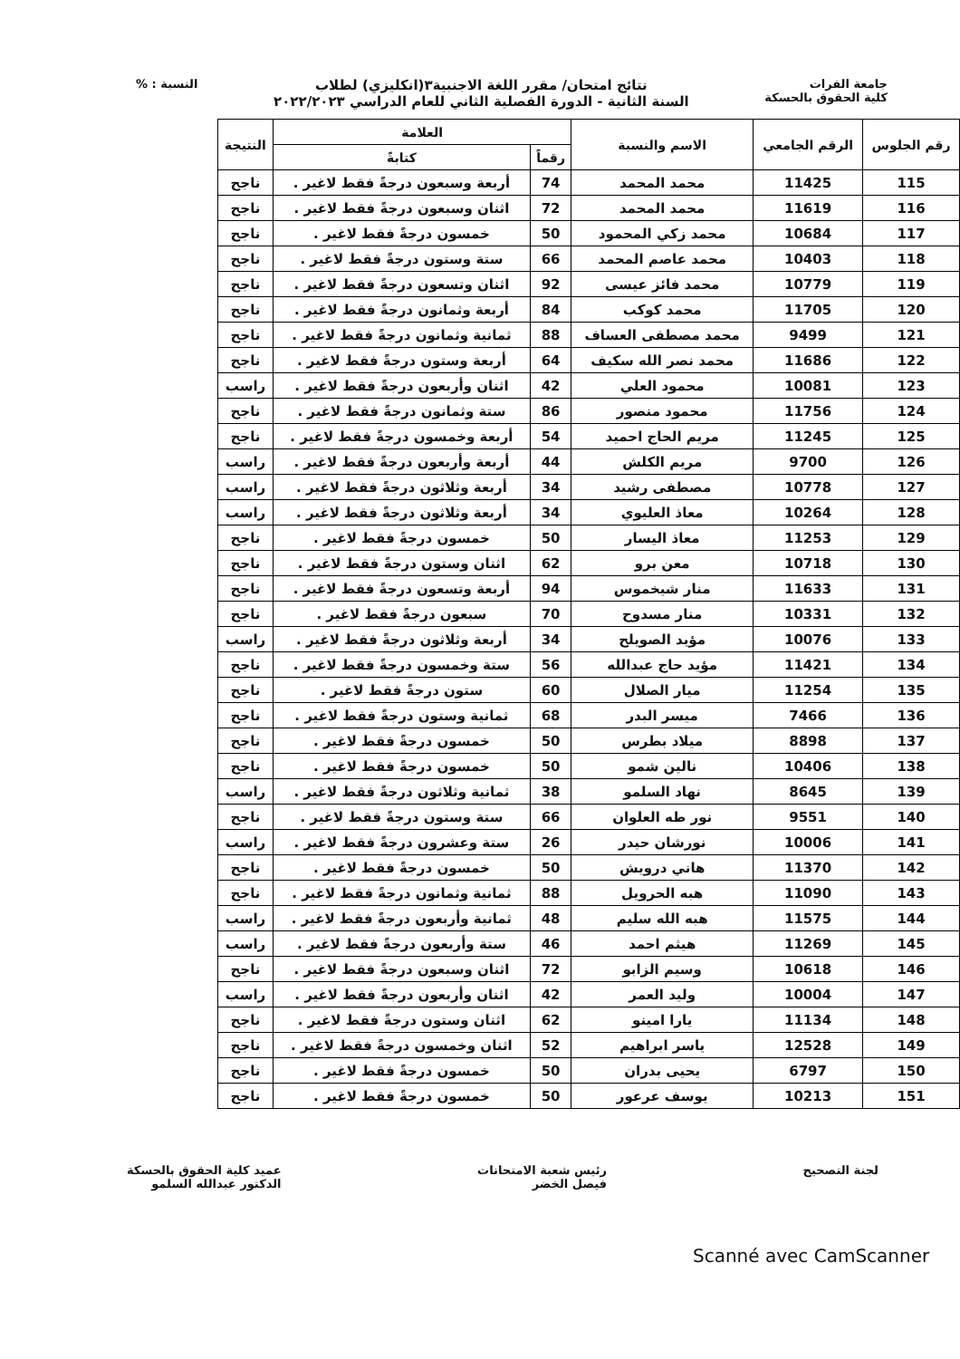جامعة الفرات
كلية الحقوق بالحسكة
نتائج امتحان/ مقرر اللغة الاجنبية٣(انكليزي) لطلاب
السنة الثانية - الدورة الفصلية الثاني للعام الدراسي ٢٠٢٢/٢٠٢٣
النسبة : %
| رقم الجلوس | الرقم الجامعي | الاسم والنسبة | العلامة | | النتيجة |
| --- | --- | --- | --- | --- | --- |
| | | | رقماً | كتابةً | |
| 115 | 11425 | محمد المحمد | 74 | أربعة وسبعون درجةً فقط لاغير . | ناجح |
| 116 | 11619 | محمد المحمد | 72 | اثنان وسبعون درجةً فقط لاغير . | ناجح |
| 117 | 10684 | محمد زكي المحمود | 50 | خمسون درجةً فقط لاغير . | ناجح |
| 118 | 10403 | محمد عاصم المحمد | 66 | ستة وستون درجةً فقط لاغير . | ناجح |
| 119 | 10779 | محمد فائز عيسى | 92 | اثنان وتسعون درجةً فقط لاغير . | ناجح |
| 120 | 11705 | محمد كوكب | 84 | أربعة وثمانون درجةً فقط لاغير . | ناجح |
| 121 | 9499 | محمد مصطفى العساف | 88 | ثمانية وثمانون درجةً فقط لاغير . | ناجح |
| 122 | 11686 | محمد نصر الله سكيف | 64 | أربعة وستون درجةً فقط لاغير . | ناجح |
| 123 | 10081 | محمود العلي | 42 | اثنان وأربعون درجةً فقط لاغير . | راسب |
| 124 | 11756 | محمود منصور | 86 | ستة وثمانون درجةً فقط لاغير . | ناجح |
| 125 | 11245 | مريم الحاج احميد | 54 | أربعة وخمسون درجةً فقط لاغير . | ناجح |
| 126 | 9700 | مريم الكلش | 44 | أربعة وأربعون درجةً فقط لاغير . | راسب |
| 127 | 10778 | مصطفى رشيد | 34 | أربعة وثلاثون درجةً فقط لاغير . | راسب |
| 128 | 10264 | معاذ العليوي | 34 | أربعة وثلاثون درجةً فقط لاغير . | راسب |
| 129 | 11253 | معاذ اليسار | 50 | خمسون درجةً فقط لاغير . | ناجح |
| 130 | 10718 | معن برو | 62 | اثنان وستون درجةً فقط لاغير . | ناجح |
| 131 | 11633 | منار شيخموس | 94 | أربعة وتسعون درجةً فقط لاغير . | ناجح |
| 132 | 10331 | منار مسدوح | 70 | سبعون درجةً فقط لاغير . | ناجح |
| 133 | 10076 | مؤيد الصويلح | 34 | أربعة وثلاثون درجةً فقط لاغير . | راسب |
| 134 | 11421 | مؤيد حاج عبدالله | 56 | ستة وخمسون درجةً فقط لاغير . | ناجح |
| 135 | 11254 | ميار الصلال | 60 | ستون درجةً فقط لاغير . | ناجح |
| 136 | 7466 | ميسر البدر | 68 | ثمانية وستون درجةً فقط لاغير . | ناجح |
| 137 | 8898 | ميلاد بطرس | 50 | خمسون درجةً فقط لاغير . | ناجح |
| 138 | 10406 | نالين شمو | 50 | خمسون درجةً فقط لاغير . | ناجح |
| 139 | 8645 | نهاد السلمو | 38 | ثمانية وثلاثون درجةً فقط لاغير . | راسب |
| 140 | 9551 | نور طه العلوان | 66 | ستة وستون درجةً فقط لاغير . | ناجح |
| 141 | 10006 | نورشان حيدر | 26 | ستة وعشرون درجةً فقط لاغير . | راسب |
| 142 | 11370 | هاني درويش | 50 | خمسون درجةً فقط لاغير . | ناجح |
| 143 | 11090 | هبه الحرويل | 88 | ثمانية وثمانون درجةً فقط لاغير . | ناجح |
| 144 | 11575 | هبه الله سليم | 48 | ثمانية وأربعون درجةً فقط لاغير . | راسب |
| 145 | 11269 | هيثم احمد | 46 | ستة وأربعون درجةً فقط لاغير . | راسب |
| 146 | 10618 | وسيم الزابو | 72 | اثنان وسبعون درجةً فقط لاغير . | ناجح |
| 147 | 10004 | وليد العمر | 42 | اثنان وأربعون درجةً فقط لاغير . | راسب |
| 148 | 11134 | يارا امينو | 62 | اثنان وستون درجةً فقط لاغير . | ناجح |
| 149 | 12528 | ياسر ابراهيم | 52 | اثنان وخمسون درجةً فقط لاغير . | ناجح |
| 150 | 6797 | يحيى بدران | 50 | خمسون درجةً فقط لاغير . | ناجح |
| 151 | 10213 | يوسف عرعور | 50 | خمسون درجةً فقط لاغير . | ناجح |
لجنة التصحيح رئيس شعبة الامتحانات
فيصل الخضر
عميد كلية الحقوق بالحسكة
الدكتور عبدالله السلمو
Scanné avec CamScanner